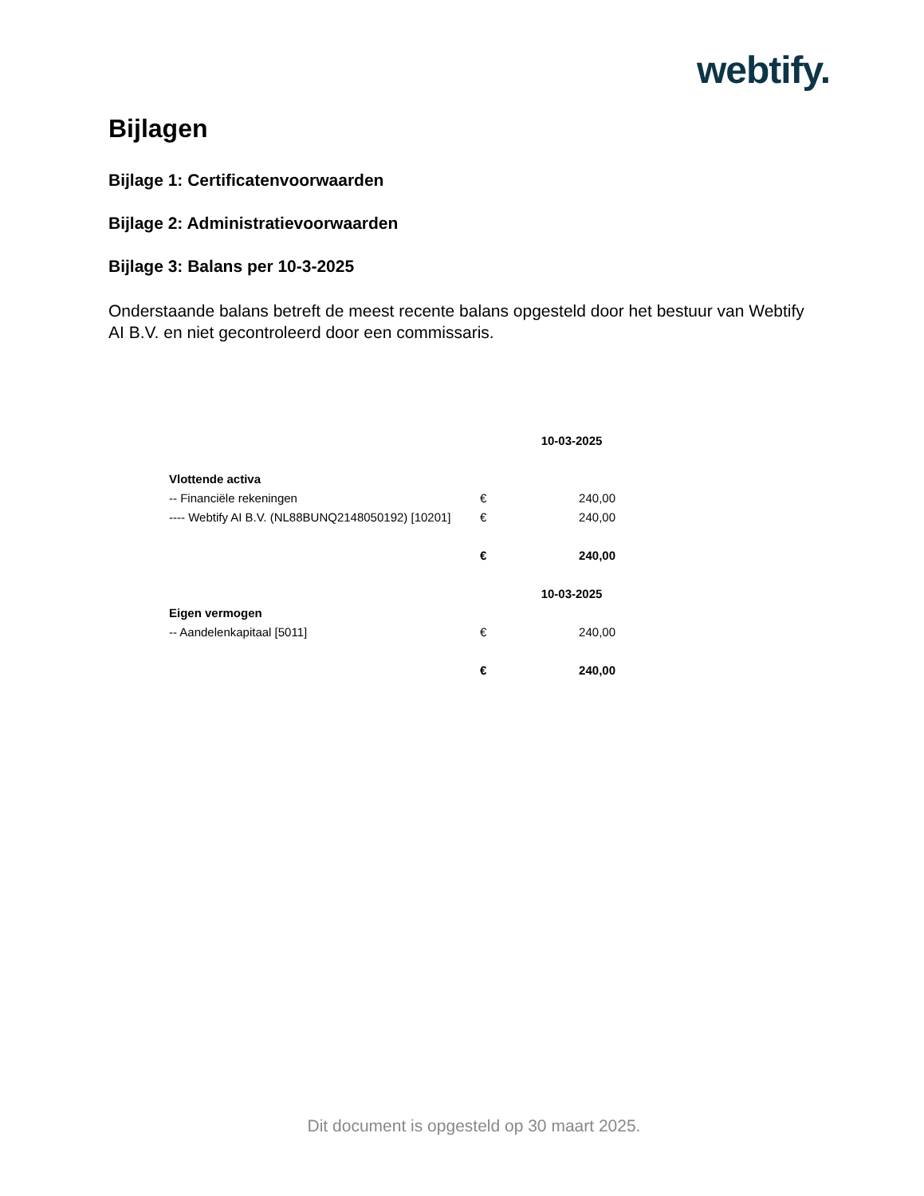webtify.
Bijlagen
Bijlage 1: Certificatenvoorwaarden
Bijlage 2: Administratievoorwaarden
Bijlage 3: Balans per 10-3-2025
Onderstaande balans betreft de meest recente balans opgesteld door het bestuur van Webtify AI B.V. en niet gecontroleerd door een commissaris.
| | | 10-03-2025 |
| Vlottende activa | | |
| -- Financiële rekeningen | € | 240,00 |
| ---- Webtify AI B.V. (NL88BUNQ2148050192) [10201] | € | 240,00 |
| | € | 240,00 |
| | | 10-03-2025 |
| Eigen vermogen | | |
| -- Aandelenkapitaal [5011] | € | 240,00 |
| | € | 240,00 |
Dit document is opgesteld op 30 maart 2025.